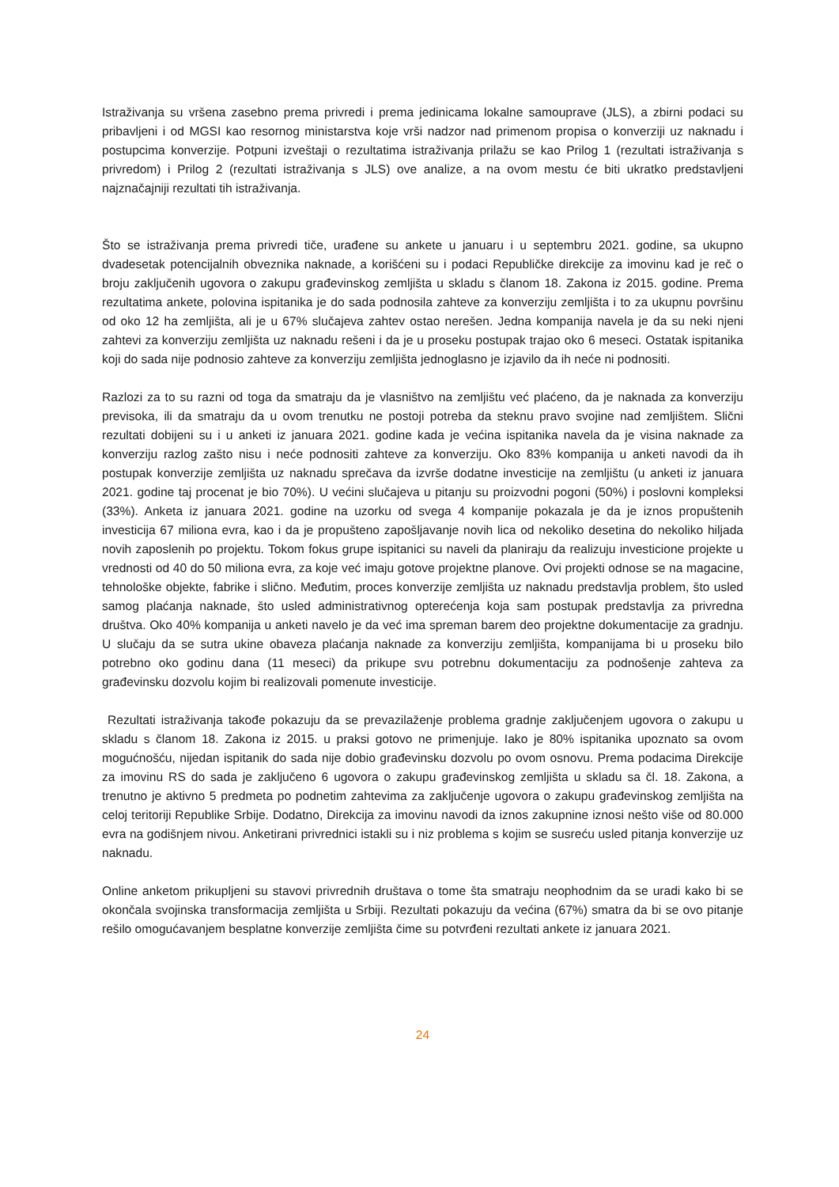Istraživanja su vršena zasebno prema privredi i prema jedinicama lokalne samouprave (JLS), a zbirni podaci su pribavljeni i od MGSI kao resornog ministarstva koje vrši nadzor nad primenom propisa o konverziji uz naknadu i postupcima konverzije. Potpuni izveštaji o rezultatima istraživanja prilažu se kao Prilog 1 (rezultati istraživanja s privredom) i Prilog 2 (rezultati istraživanja s JLS) ove analize, a na ovom mestu će biti ukratko predstavljeni najznačajniji rezultati tih istraživanja.
Što se istraživanja prema privredi tiče, urađene su ankete u januaru i u septembru 2021. godine, sa ukupno dvadesetak potencijalnih obveznika naknade, a korišćeni su i podaci Republičke direkcije za imovinu kad je reč o broju zaključenih ugovora o zakupu građevinskog zemljišta u skladu s članom 18. Zakona iz 2015. godine. Prema rezultatima ankete, polovina ispitanika je do sada podnosila zahteve za konverziju zemljišta i to za ukupnu površinu od oko 12 ha zemljišta, ali je u 67% slučajeva zahtev ostao nerešen. Jedna kompanija navela je da su neki njeni zahtevi za konverziju zemljišta uz naknadu rešeni i da je u proseku postupak trajao oko 6 meseci. Ostatak ispitanika koji do sada nije podnosio zahteve za konverziju zemljišta jednoglasno je izjavilo da ih neće ni podnositi.
Razlozi za to su razni od toga da smatraju da je vlasništvo na zemljištu već plaćeno, da je naknada za konverziju previsoka, ili da smatraju da u ovom trenutku ne postoji potreba da steknu pravo svojine nad zemljištem. Slični rezultati dobijeni su i u anketi iz januara 2021. godine kada je većina ispitanika navela da je visina naknade za konverziju razlog zašto nisu i neće podnositi zahteve za konverziju. Oko 83% kompanija u anketi navodi da ih postupak konverzije zemljišta uz naknadu sprečava da izvrše dodatne investicije na zemljištu (u anketi iz januara 2021. godine taj procenat je bio 70%). U većini slučajeva u pitanju su proizvodni pogoni (50%) i poslovni kompleksi (33%). Anketa iz januara 2021. godine na uzorku od svega 4 kompanije pokazala je da je iznos propuštenih investicija 67 miliona evra, kao i da je propušteno zapošljavanje novih lica od nekoliko desetina do nekoliko hiljada novih zaposlenih po projektu. Tokom fokus grupe ispitanici su naveli da planiraju da realizuju investicione projekte u vrednosti od 40 do 50 miliona evra, za koje već imaju gotove projektne planove. Ovi projekti odnose se na magacine, tehnološke objekte, fabrike i slično. Međutim, proces konverzije zemljišta uz naknadu predstavlja problem, što usled samog plaćanja naknade, što usled administrativnog opterećenja koja sam postupak predstavlja za privredna društva. Oko 40% kompanija u anketi navelo je da već ima spreman barem deo projektne dokumentacije za gradnju. U slučaju da se sutra ukine obaveza plaćanja naknade za konverziju zemljišta, kompanijama bi u proseku bilo potrebno oko godinu dana (11 meseci) da prikupe svu potrebnu dokumentaciju za podnošenje zahteva za građevinsku dozvolu kojim bi realizovali pomenute investicije.
Rezultati istraživanja takođe pokazuju da se prevazilaženje problema gradnje zaključenjem ugovora o zakupu u skladu s članom 18. Zakona iz 2015. u praksi gotovo ne primenjuje. Iako je 80% ispitanika upoznato sa ovom mogućnošću, nijedan ispitanik do sada nije dobio građevinsku dozvolu po ovom osnovu. Prema podacima Direkcije za imovinu RS do sada je zaključeno 6 ugovora o zakupu građevinskog zemljišta u skladu sa čl. 18. Zakona, a trenutno je aktivno 5 predmeta po podnetim zahtevima za zaključenje ugovora o zakupu građevinskog zemljišta na celoj teritoriji Republike Srbije. Dodatno, Direkcija za imovinu navodi da iznos zakupnine iznosi nešto više od 80.000 evra na godišnjem nivou. Anketirani privrednici istakli su i niz problema s kojim se susreću usled pitanja konverzije uz naknadu.
Online anketom prikupljeni su stavovi privrednih društava o tome šta smatraju neophodnim da se uradi kako bi se okončala svojinska transformacija zemljišta u Srbiji. Rezultati pokazuju da većina (67%) smatra da bi se ovo pitanje rešilo omogućavanjem besplatne konverzije zemljišta čime su potvrđeni rezultati ankete iz januara 2021.
24